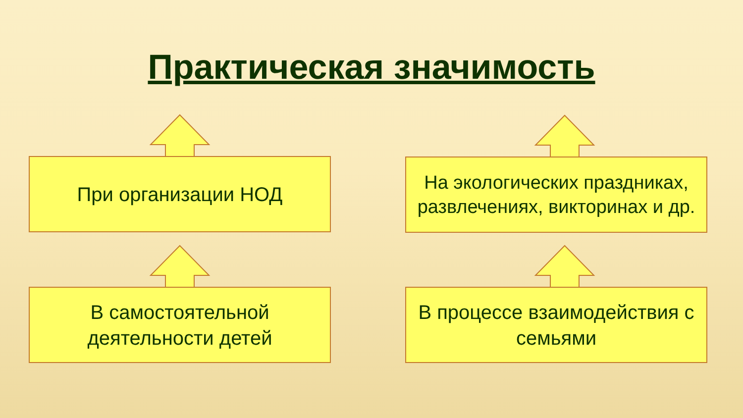Практическая значимость
При организации НОД
На экологических праздниках, развлечениях, викторинах и др.
В самостоятельной деятельности детей
В процессе взаимодействия с семьями